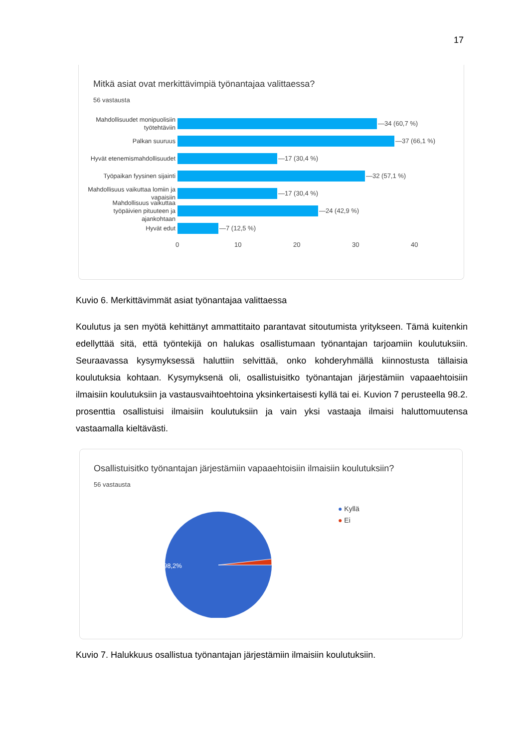17
Mitkä asiat ovat merkittävimpiä työnantajaa valittaessa?
56 vastausta
Mahdollisuudet monipuolisiin työtehtäviin
—34 (60,7 %)
Palkan suuruus
—37 (66,1 %)
Hyvät etenemismahdollisuudet
—17 (30,4 %)
Työpaikan fyysinen sijainti
—32 (57,1 %)
Mahdollisuus vaikuttaa lomiin ja vapaisiin
—17 (30,4 %)
Mahdollisuus vaikuttaa työpäivien pituuteen ja ajankohtaan
—24 (42,9 %)
Hyvät edut
—7 (12,5 %)
0 10 20 30 40
Kuvio 6. Merkittävimmät asiat työnantajaa valittaessa
Koulutus ja sen myötä kehittänyt ammattitaito parantavat sitoutumista yritykseen. Tämä kuitenkin edellyttää sitä, että työntekijä on halukas osallistumaan työnantajan tarjoamiin koulutuksiin. Seuraavassa kysymyksessä haluttiin selvittää, onko kohderyhmällä kiinnostusta tällaisia koulutuksia kohtaan. Kysymyksenä oli, osallistuisitko työnantajan järjestämiin vapaaehtoisiin ilmaisiin koulutuksiin ja vastausvaihtoehtoina yksinkertaisesti kyllä tai ei. Kuvion 7 perusteella 98.2. prosenttia osallistuisi ilmaisiin koulutuksiin ja vain yksi vastaaja ilmaisi haluttomuutensa vastaamalla kieltävästi.
Osallistuisitko työnantajan järjestämiin vapaaehtoisiin ilmaisiin koulutuksiin?
56 vastausta
98,2%
● Kyllä
● Ei
Kuvio 7. Halukkuus osallistua työnantajan järjestämiin ilmaisiin koulutuksiin.